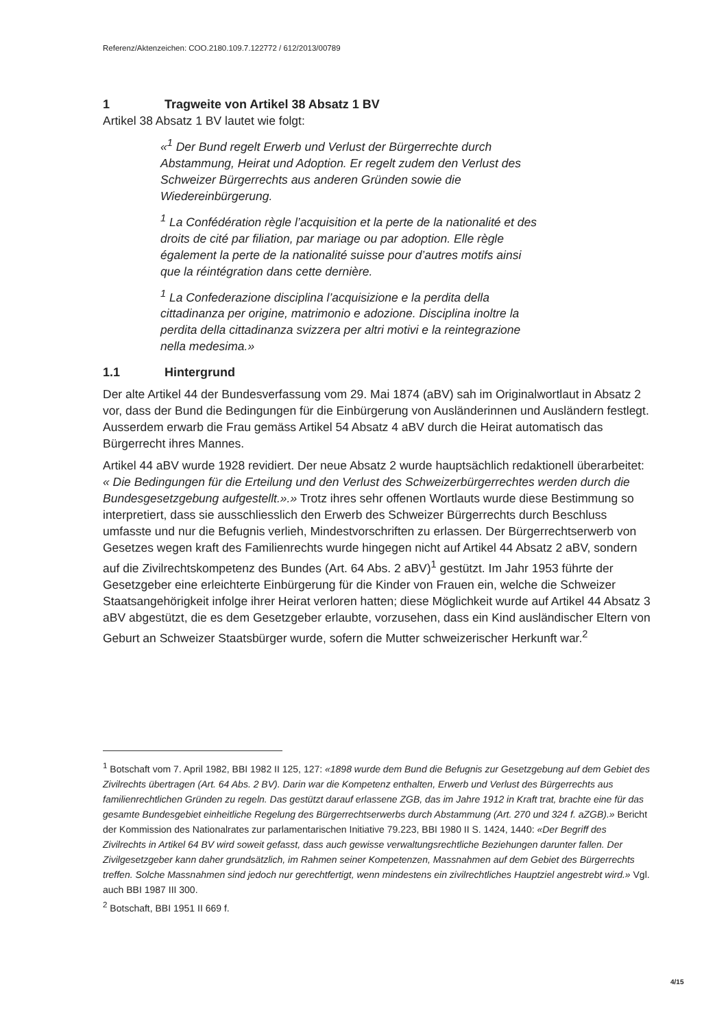Referenz/Aktenzeichen: COO.2180.109.7.122772 / 612/2013/00789
1 Tragweite von Artikel 38 Absatz 1 BV
Artikel 38 Absatz 1 BV lautet wie folgt:
«<sup>1</sup> Der Bund regelt Erwerb und Verlust der Bürgerrechte durch Abstammung, Heirat und Adoption. Er regelt zudem den Verlust des Schweizer Bürgerrechts aus anderen Gründen sowie die Wiedereinbürgerung.
<sup>1</sup> La Confédération règle l’acquisition et la perte de la nationalité et des droits de cité par filiation, par mariage ou par adoption. Elle règle également la perte de la nationalité suisse pour d’autres motifs ainsi que la réintégration dans cette dernière.
<sup>1</sup> La Confederazione disciplina l’acquisizione e la perdita della cittadinanza per origine, matrimonio e adozione. Disciplina inoltre la perdita della cittadinanza svizzera per altri motivi e la reintegrazione nella medesima.»
1.1 Hintergrund
Der alte Artikel 44 der Bundesverfassung vom 29. Mai 1874 (aBV) sah im Originalwortlaut in Absatz 2 vor, dass der Bund die Bedingungen für die Einbürgerung von Ausländerinnen und Ausländern festlegt. Ausserdem erwarb die Frau gemäss Artikel 54 Absatz 4 aBV durch die Heirat automatisch das Bürgerrecht ihres Mannes.
Artikel 44 aBV wurde 1928 revidiert. Der neue Absatz 2 wurde hauptsächlich redaktionell überarbeitet: « Die Bedingungen für die Erteilung und den Verlust des Schweizerbürgerrechtes werden durch die Bundesgesetzgebung aufgestellt.».» Trotz ihres sehr offenen Wortlauts wurde diese Bestimmung so interpretiert, dass sie ausschliesslich den Erwerb des Schweizer Bürgerrechts durch Beschluss umfasste und nur die Befugnis verlieh, Mindestvorschriften zu erlassen. Der Bürgerrechtserwerb von Gesetzes wegen kraft des Familienrechts wurde hingegen nicht auf Artikel 44 Absatz 2 aBV, sondern auf die Zivilrechtskompetenz des Bundes (Art. 64 Abs. 2 aBV)<sup>1</sup> gestützt. Im Jahr 1953 führte der Gesetzgeber eine erleichterte Einbürgerung für die Kinder von Frauen ein, welche die Schweizer Staatsangehörigkeit infolge ihrer Heirat verloren hatten; diese Möglichkeit wurde auf Artikel 44 Absatz 3 aBV abgestützt, die es dem Gesetzgeber erlaubte, vorzusehen, dass ein Kind ausländischer Eltern von Geburt an Schweizer Staatsbürger wurde, sofern die Mutter schweizerischer Herkunft war.<sup>2</sup>
<sup>1</sup> Botschaft vom 7. April 1982, BBI 1982 II 125, 127: «1898 wurde dem Bund die Befugnis zur Gesetzgebung auf dem Gebiet des Zivilrechts übertragen (Art. 64 Abs. 2 BV). Darin war die Kompetenz enthalten, Erwerb und Verlust des Bürgerrechts aus familienrechtlichen Gründen zu regeln. Das gestützt darauf erlassene ZGB, das im Jahre 1912 in Kraft trat, brachte eine für das gesamte Bundesgebiet einheitliche Regelung des Bürgerrechtserwerbs durch Abstammung (Art. 270 und 324 f. aZGB).» Bericht der Kommission des Nationalrates zur parlamentarischen Initiative 79.223, BBI 1980 II S. 1424, 1440: «Der Begriff des Zivilrechts in Artikel 64 BV wird soweit gefasst, dass auch gewisse verwaltungsrechtliche Beziehungen darunter fallen. Der Zivilgesetzgeber kann daher grundsätzlich, im Rahmen seiner Kompetenzen, Massnahmen auf dem Gebiet des Bürgerrechts treffen. Solche Massnahmen sind jedoch nur gerechtfertigt, wenn mindestens ein zivilrechtliches Hauptziel angestrebt wird.» Vgl. auch BBI 1987 III 300.
<sup>2</sup> Botschaft, BBI 1951 II 669 f.
4/15